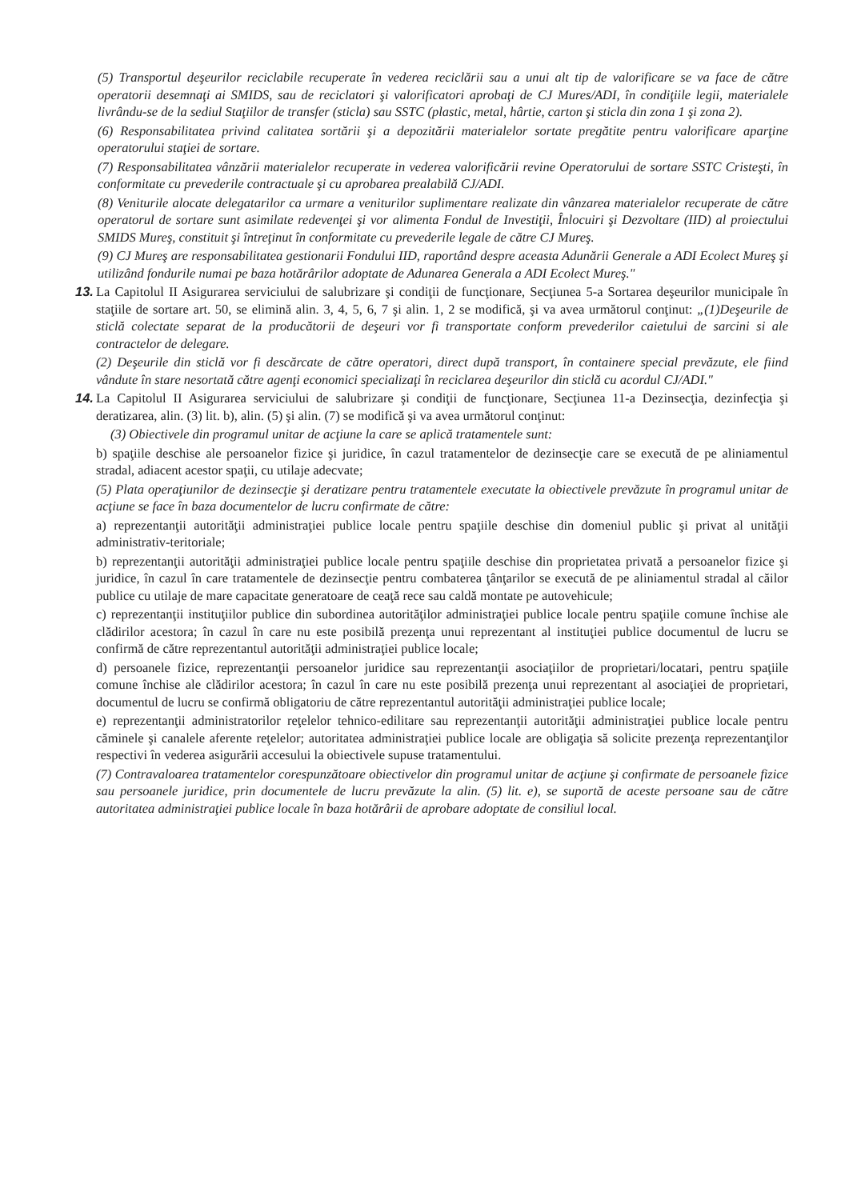(5) Transportul deşeurilor reciclabile recuperate în vederea reciclării sau a unui alt tip de valorificare se va face de către operatorii desemnaţi ai SMIDS, sau de reciclatori şi valorificatori aprobaţi de CJ Mures/ADI, în condiţiile legii, materialele livrându-se de la sediul Staţiilor de transfer (sticla) sau SSTC (plastic, metal, hârtie, carton şi sticla din zona 1 şi zona 2).
(6) Responsabilitatea privind calitatea sortării şi a depozitării materialelor sortate pregătite pentru valorificare aparţine operatorului staţiei de sortare.
(7) Responsabilitatea vânzării materialelor recuperate in vederea valorificării revine Operatorului de sortare SSTC Cristeşti, în conformitate cu prevederile contractuale şi cu aprobarea prealabilă CJ/ADI.
(8) Veniturile alocate delegatarilor ca urmare a veniturilor suplimentare realizate din vânzarea materialelor recuperate de către operatorul de sortare sunt asimilate redevenţei şi vor alimenta Fondul de Investiţii, Înlocuiri şi Dezvoltare (IID) al proiectului SMIDS Mureş, constituit şi întreţinut în conformitate cu prevederile legale de către CJ Mureş.
(9) CJ Mureş are responsabilitatea gestionarii Fondului IID, raportând despre aceasta Adunării Generale a ADI Ecolect Mureş şi utilizând fondurile numai pe baza hotărârilor adoptate de Adunarea Generala a ADI Ecolect Mureş."
13.
La Capitolul II Asigurarea serviciului de salubrizare şi condiţii de funcţionare, Secţiunea 5-a Sortarea deşeurilor municipale în staţiile de sortare art. 50, se elimină alin. 3, 4, 5, 6, 7 şi alin. 1, 2 se modifică, şi va avea următorul conţinut: „(1)Deşeurile de sticlă colectate separat de la producătorii de deşeuri vor fi transportate conform prevederilor caietului de sarcini si ale contractelor de delegare.
(2) Deşeurile din sticlă vor fi descărcate de către operatori, direct după transport, în containere special prevăzute, ele fiind vândute în stare nesortată către agenţi economici specializaţi în reciclarea deşeurilor din sticlă cu acordul CJ/ADI."
14.
La Capitolul II Asigurarea serviciului de salubrizare şi condiţii de funcţionare, Secţiunea 11-a Dezinsecţia, dezinfecţia şi deratizarea, alin. (3) lit. b), alin. (5) şi alin. (7) se modifică şi va avea următorul conţinut:
(3) Obiectivele din programul unitar de acţiune la care se aplică tratamentele sunt:
b) spaţiile deschise ale persoanelor fizice şi juridice, în cazul tratamentelor de dezinsecţie care se execută de pe aliniamentul stradal, adiacent acestor spaţii, cu utilaje adecvate;
(5) Plata operaţiunilor de dezinsecţie şi deratizare pentru tratamentele executate la obiectivele prevăzute în programul unitar de acţiune se face în baza documentelor de lucru confirmate de către:
a) reprezentanţii autorităţii administraţiei publice locale pentru spaţiile deschise din domeniul public şi privat al unităţii administrativ-teritoriale;
b) reprezentanţii autorităţii administraţiei publice locale pentru spaţiile deschise din proprietatea privată a persoanelor fizice şi juridice, în cazul în care tratamentele de dezinsecţie pentru combaterea ţânţarilor se execută de pe aliniamentul stradal al căilor publice cu utilaje de mare capacitate generatoare de ceaţă rece sau caldă montate pe autovehicule;
c) reprezentanţii instituţiilor publice din subordinea autorităţilor administraţiei publice locale pentru spaţiile comune închise ale clădirilor acestora; în cazul în care nu este posibilă prezenţa unui reprezentant al instituţiei publice documentul de lucru se confirmă de către reprezentantul autorităţii administraţiei publice locale;
d) persoanele fizice, reprezentanţii persoanelor juridice sau reprezentanţii asociaţiilor de proprietari/locatari, pentru spaţiile comune închise ale clădirilor acestora; în cazul în care nu este posibilă prezenţa unui reprezentant al asociaţiei de proprietari, documentul de lucru se confirmă obligatoriu de către reprezentantul autorităţii administraţiei publice locale;
e) reprezentanţii administratorilor reţelelor tehnico-edilitare sau reprezentanţii autorităţii administraţiei publice locale pentru căminele şi canalele aferente reţelelor; autoritatea administraţiei publice locale are obligaţia să solicite prezenţa reprezentanţilor respectivi în vederea asigurării accesului la obiectivele supuse tratamentului.
(7) Contravaloarea tratamentelor corespunzătoare obiectivelor din programul unitar de acţiune şi confirmate de persoanele fizice sau persoanele juridice, prin documentele de lucru prevăzute la alin. (5) lit. e), se suportă de aceste persoane sau de către autoritatea administraţiei publice locale în baza hotărârii de aprobare adoptate de consiliul local.